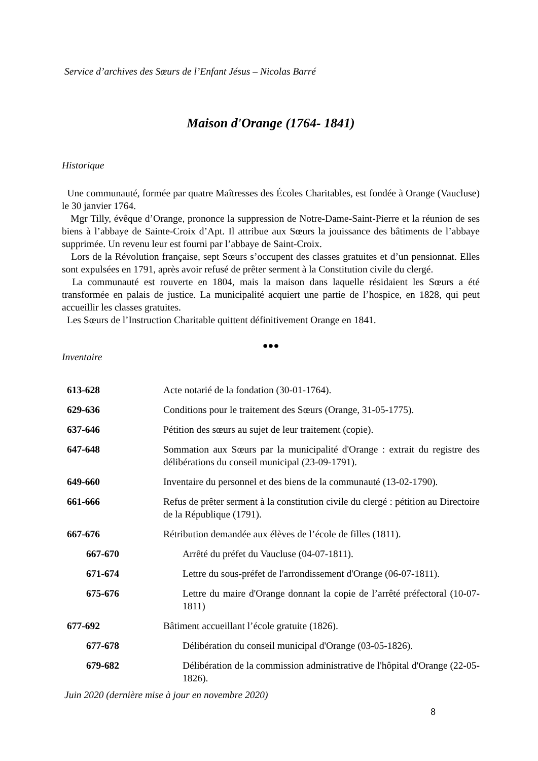Service d’archives des Sœurs de l’Enfant Jésus – Nicolas Barré
Maison d'Orange (1764- 1841)
Historique
Une communauté, formée par quatre Maîtresses des Écoles Charitables, est fondée à Orange (Vaucluse) le 30 janvier 1764.
Mgr Tilly, évêque d’Orange, prononce la suppression de Notre-Dame-Saint-Pierre et la réunion de ses biens à l’abbaye de Sainte-Croix d’Apt. Il attribue aux Sœurs la jouissance des bâtiments de l’abbaye supprimée. Un revenu leur est fourni par l’abbaye de Saint-Croix.
Lors de la Révolution française, sept Sœurs s’occupent des classes gratuites et d’un pensionnat. Elles sont expulsées en 1791, après avoir refusé de prêter serment à la Constitution civile du clergé.
La communauté est rouverte en 1804, mais la maison dans laquelle résidaient les Sœurs a été transformée en palais de justice. La municipalité acquiert une partie de l’hospice, en 1828, qui peut accueillir les classes gratuites.
Les Sœurs de l’Instruction Charitable quittent définitivement Orange en 1841.
●●●
Inventaire
| 613-628 | Acte notarié de la fondation (30-01-1764). |
| 629-636 | Conditions pour le traitement des Sœurs (Orange, 31-05-1775). |
| 637-646 | Pétition des sœurs au sujet de leur traitement (copie). |
| 647-648 | Sommation aux Sœurs par la municipalité d'Orange : extrait du registre des délibérations du conseil municipal (23-09-1791). |
| 649-660 | Inventaire du personnel et des biens de la communauté (13-02-1790). |
| 661-666 | Refus de prêter serment à la constitution civile du clergé : pétition au Directoire de la République (1791). |
| 667-676 | Rétribution demandée aux élèves de l’école de filles (1811). |
| 667-670 | Arrêté du préfet du Vaucluse (04-07-1811). |
| 671-674 | Lettre du sous-préfet de l'arrondissement d'Orange (06-07-1811). |
| 675-676 | Lettre du maire d'Orange donnant la copie de l’arrêté préfectoral (10-07-1811) |
| 677-692 | Bâtiment accueillant l’école gratuite (1826). |
| 677-678 | Délibération du conseil municipal d'Orange (03-05-1826). |
| 679-682 | Délibération de la commission administrative de l'hôpital d'Orange (22-05-1826). |
Juin 2020 (dernière mise à jour en novembre 2020)
8